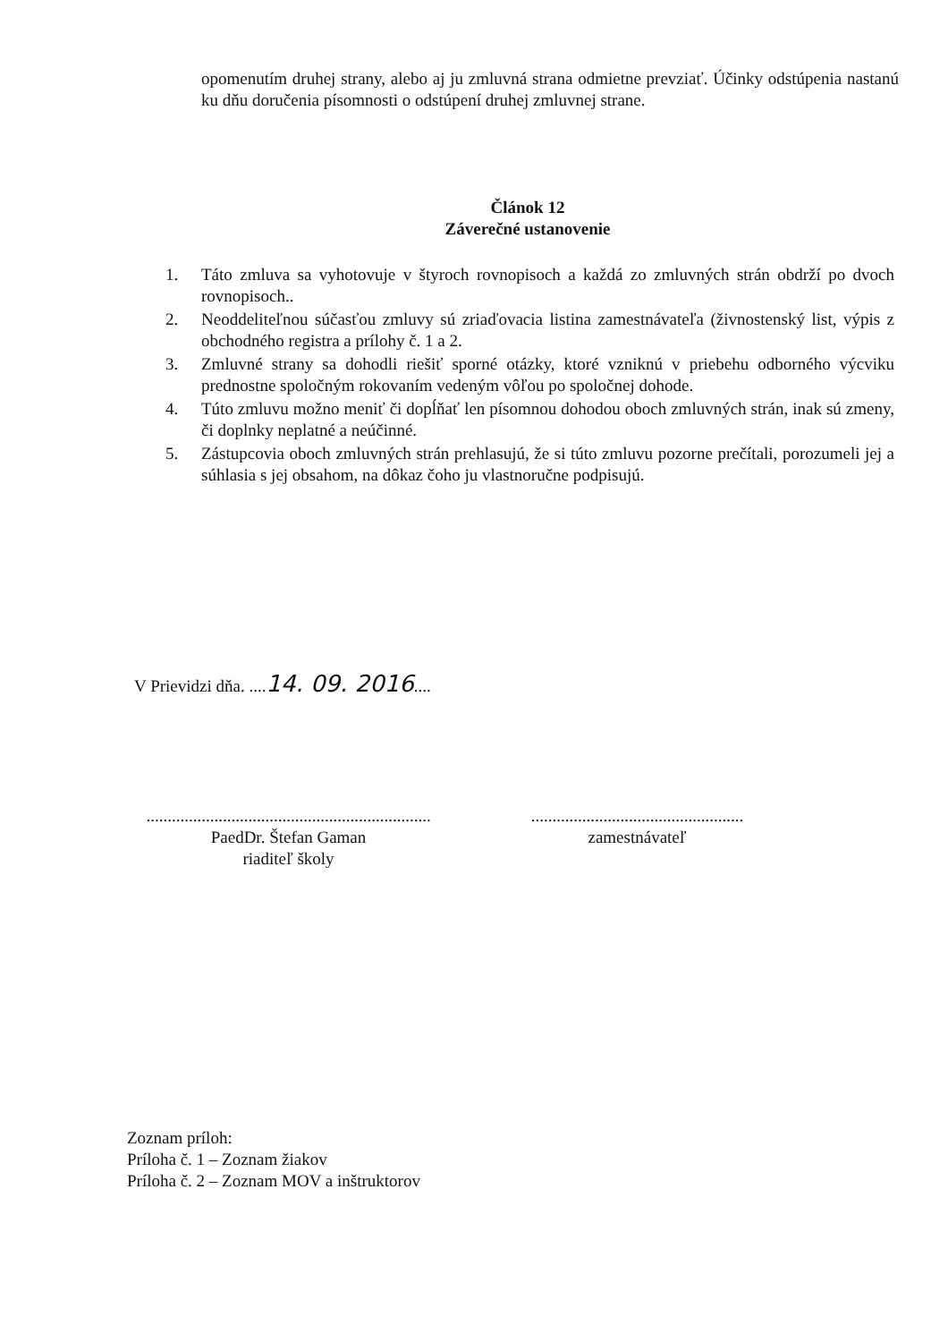opomenutím druhej strany, alebo aj ju zmluvná strana odmietne prevziať. Účinky odstúpenia nastanú ku dňu doručenia písomnosti o odstúpení druhej zmluvnej strane.
Článok 12
Záverečné ustanovenie
1. Táto zmluva sa vyhotovuje v štyroch rovnopisoch a každá zo zmluvných strán obdrží po dvoch rovnopisoch..
2. Neoddeliteľnou súčasťou zmluvy sú zriaďovacia listina zamestnávateľa (živnostenský list, výpis z obchodného registra a prílohy č. 1 a 2.
3. Zmluvné strany sa dohodli riešiť sporné otázky, ktoré vzniknú v priebehu odborného výcviku prednostne spoločným rokovaním vedeným vôľou po spoločnej dohode.
4. Túto zmluvu možno meniť či dopĺňať len písomnou dohodou oboch zmluvných strán, inak sú zmeny, či doplnky neplatné a neúčinné.
5. Zástupcovia oboch zmluvných strán prehlasujú, že si túto zmluvu pozorne prečítali, porozumeli jej a súhlasia s jej obsahom, na dôkaz čoho ju vlastnoručne podpisujú.
V Prievidzi dňa. ....14. 09. 2016....
...................................................................
PaedDr. Štefan Gaman
riaditeľ školy
..................................................
zamestnávateľ
Zoznam príloh:
Príloha č. 1 – Zoznam žiakov
Príloha č. 2 – Zoznam MOV a inštruktorov